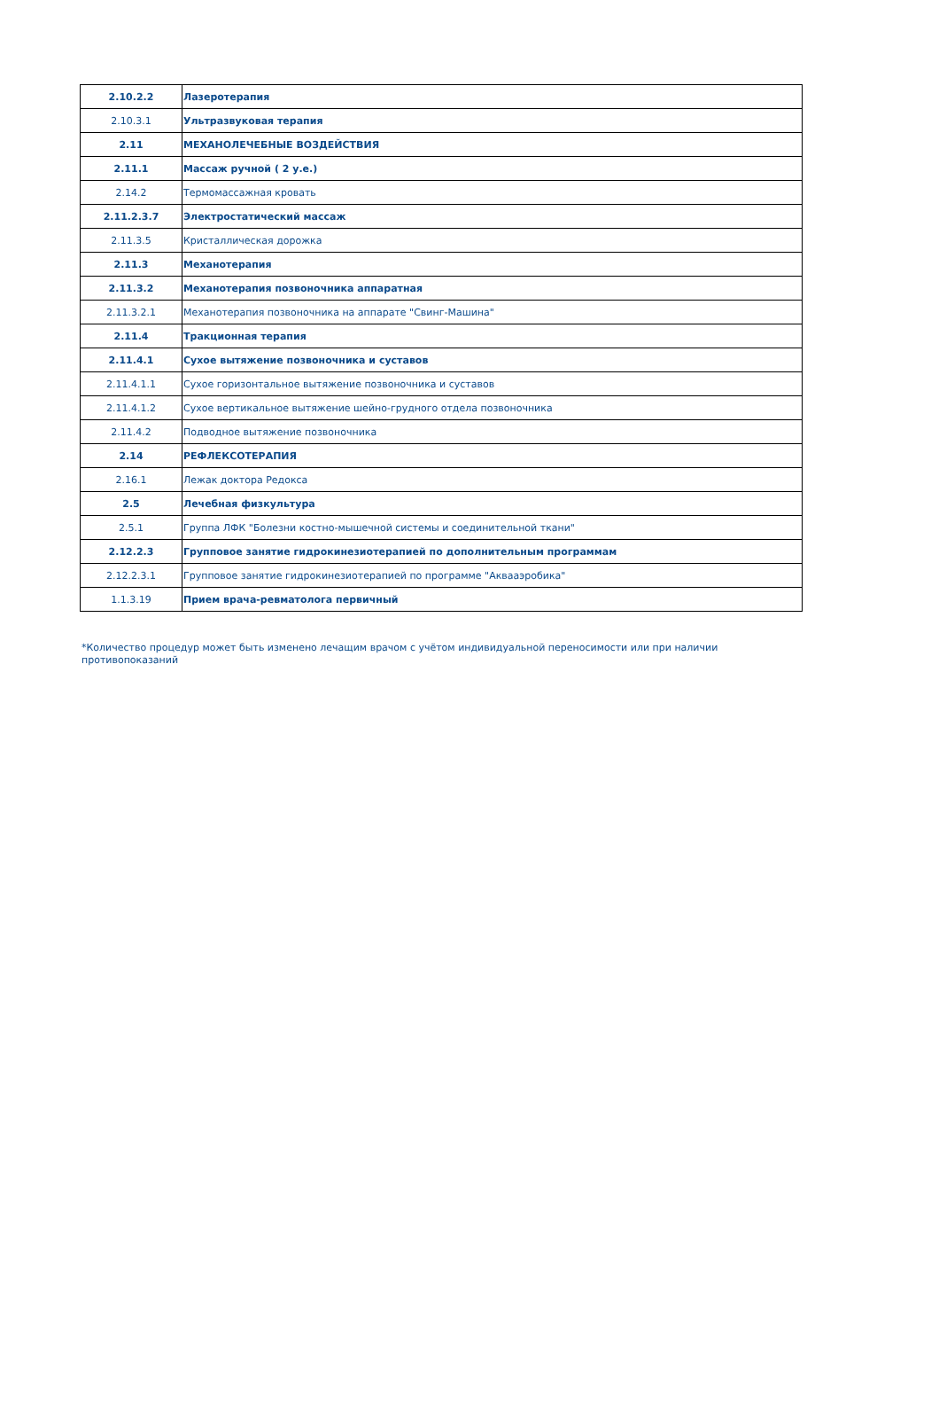| 2.10.2.2 | Лазеротерапия |
| 2.10.3.1 | Ультразвуковая терапия |
| 2.11 | МЕХАНОЛЕЧЕБНЫЕ ВОЗДЕЙСТВИЯ |
| 2.11.1 | Массаж ручной ( 2 у.е.) |
| 2.14.2 | Термомассажная кровать |
| 2.11.2.3.7 | Электростатический массаж |
| 2.11.3.5 | Кристаллическая дорожка |
| 2.11.3 | Механотерапия |
| 2.11.3.2 | Механотерапия позвоночника аппаратная |
| 2.11.3.2.1 | Механотерапия позвоночника на аппарате "Свинг-Машина" |
| 2.11.4 | Тракционная терапия |
| 2.11.4.1 | Сухое вытяжение позвоночника и суставов |
| 2.11.4.1.1 | Сухое горизонтальное вытяжение позвоночника и суставов |
| 2.11.4.1.2 | Сухое вертикальное вытяжение шейно-грудного отдела позвоночника |
| 2.11.4.2 | Подводное вытяжение позвоночника |
| 2.14 | РЕФЛЕКСОТЕРАПИЯ |
| 2.16.1 | Лежак доктора Редокса |
| 2.5 | Лечебная физкультура |
| 2.5.1 | Группа ЛФК "Болезни костно-мышечной системы и соединительной ткани" |
| 2.12.2.3 | Групповое занятие гидрокинезиотерапией по дополнительным программам |
| 2.12.2.3.1 | Групповое занятие гидрокинезиотерапией по программе "Аквааэробика" |
| 1.1.3.19 | Прием врача-ревматолога первичный |
*Количество процедур может быть изменено лечащим врачом с учётом индивидуальной переносимости или при наличии противопоказаний